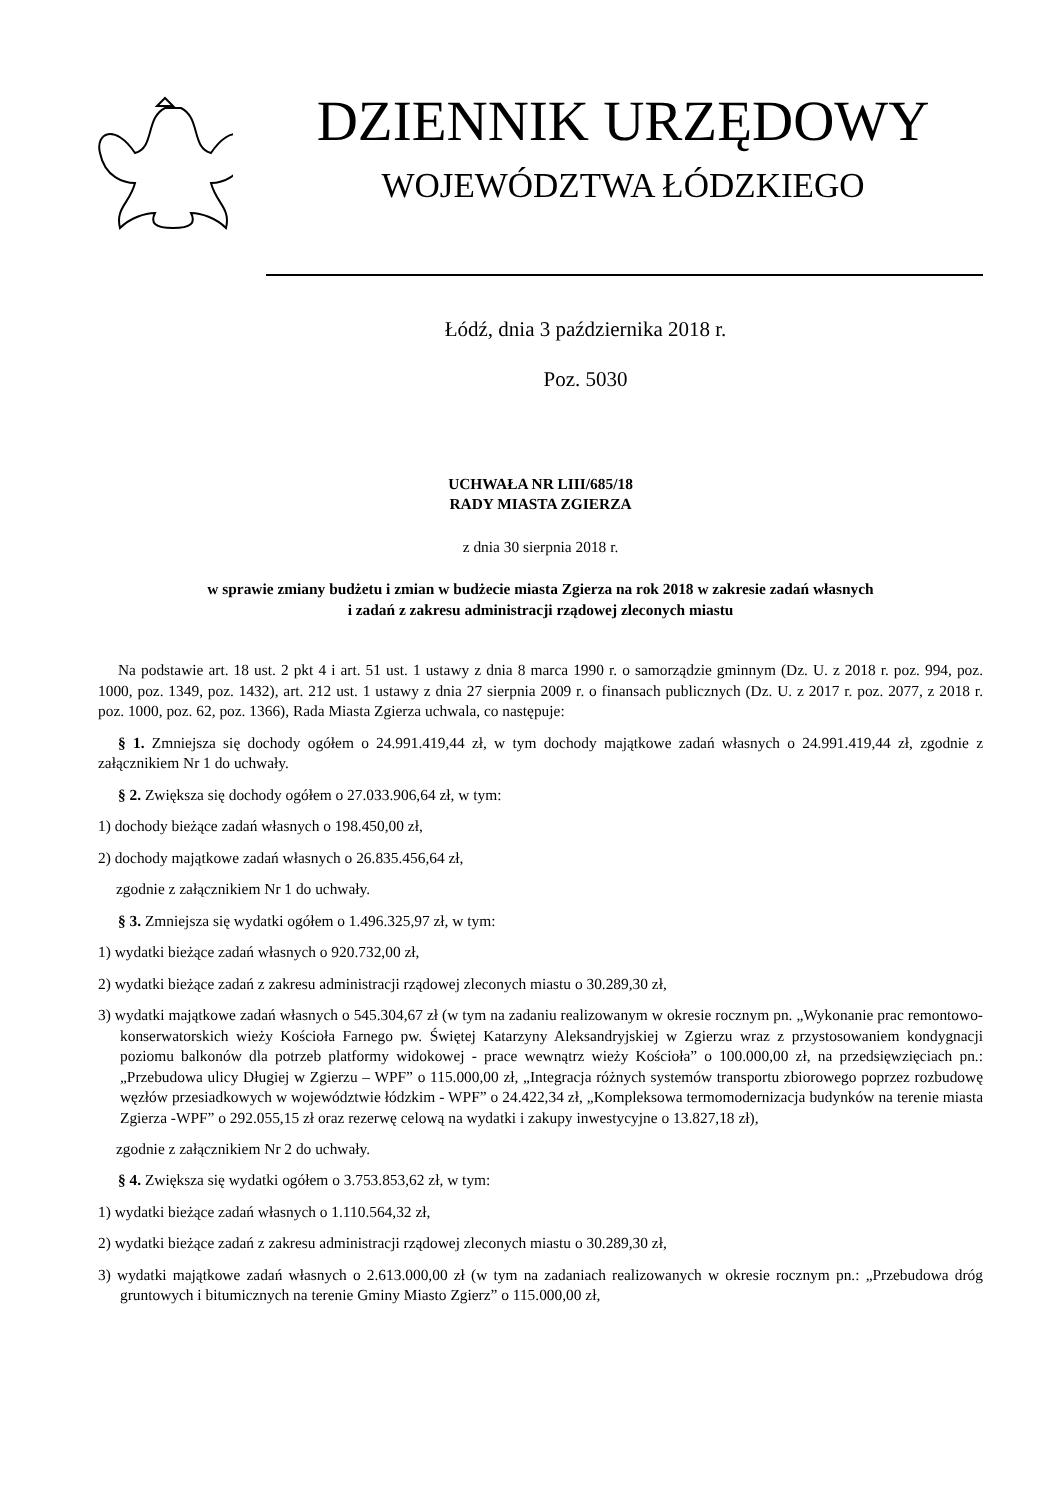DZIENNIK URZĘDOWY
WOJEWÓDZTWA ŁÓDZKIEGO
Łódź, dnia 3 października 2018 r.
Poz. 5030
UCHWAŁA NR LIII/685/18
RADY MIASTA ZGIERZA
z dnia 30 sierpnia 2018 r.
w sprawie zmiany budżetu i zmian w budżecie miasta Zgierza na rok 2018 w zakresie zadań własnych
i zadań z zakresu administracji rządowej zleconych miastu
Na podstawie art. 18 ust. 2 pkt 4 i art. 51 ust. 1 ustawy z dnia 8 marca 1990 r. o samorządzie gminnym (Dz. U. z 2018 r. poz. 994, poz. 1000, poz. 1349, poz. 1432), art. 212 ust. 1 ustawy z dnia 27 sierpnia 2009 r. o finansach publicznych (Dz. U. z 2017 r. poz. 2077, z 2018 r. poz. 1000, poz. 62, poz. 1366), Rada Miasta Zgierza uchwala, co następuje:
§ 1. Zmniejsza się dochody ogółem o 24.991.419,44 zł, w tym dochody majątkowe zadań własnych o 24.991.419,44 zł, zgodnie z załącznikiem Nr 1 do uchwały.
§ 2. Zwiększa się dochody ogółem o 27.033.906,64 zł, w tym:
1) dochody bieżące zadań własnych o 198.450,00 zł,
2) dochody majątkowe zadań własnych o 26.835.456,64 zł,
zgodnie z załącznikiem Nr 1 do uchwały.
§ 3. Zmniejsza się wydatki ogółem o 1.496.325,97 zł, w tym:
1) wydatki bieżące zadań własnych o 920.732,00 zł,
2) wydatki bieżące zadań z zakresu administracji rządowej zleconych miastu o 30.289,30 zł,
3) wydatki majątkowe zadań własnych o 545.304,67 zł (w tym na zadaniu realizowanym w okresie rocznym pn. „Wykonanie prac remontowo-konserwatorskich wieży Kościoła Farnego pw. Świętej Katarzyny Aleksandryjskiej w Zgierzu wraz z przystosowaniem kondygnacji poziomu balkonów dla potrzeb platformy widokowej - prace wewnątrz wieży Kościoła” o 100.000,00 zł, na przedsięwzięciach pn.: „Przebudowa ulicy Długiej w Zgierzu – WPF” o 115.000,00 zł, „Integracja różnych systemów transportu zbiorowego poprzez rozbudowę węzłów przesiadkowych w województwie łódzkim - WPF” o 24.422,34 zł, „Kompleksowa termomodernizacja budynków na terenie miasta Zgierza -WPF” o 292.055,15 zł oraz rezerwę celową na wydatki i zakupy inwestycyjne o 13.827,18 zł),
zgodnie z załącznikiem Nr 2 do uchwały.
§ 4. Zwiększa się wydatki ogółem o 3.753.853,62 zł, w tym:
1) wydatki bieżące zadań własnych o 1.110.564,32 zł,
2) wydatki bieżące zadań z zakresu administracji rządowej zleconych miastu o 30.289,30 zł,
3) wydatki majątkowe zadań własnych o 2.613.000,00 zł (w tym na zadaniach realizowanych w okresie rocznym pn.: „Przebudowa dróg gruntowych i bitumicznych na terenie Gminy Miasto Zgierz” o 115.000,00 zł,